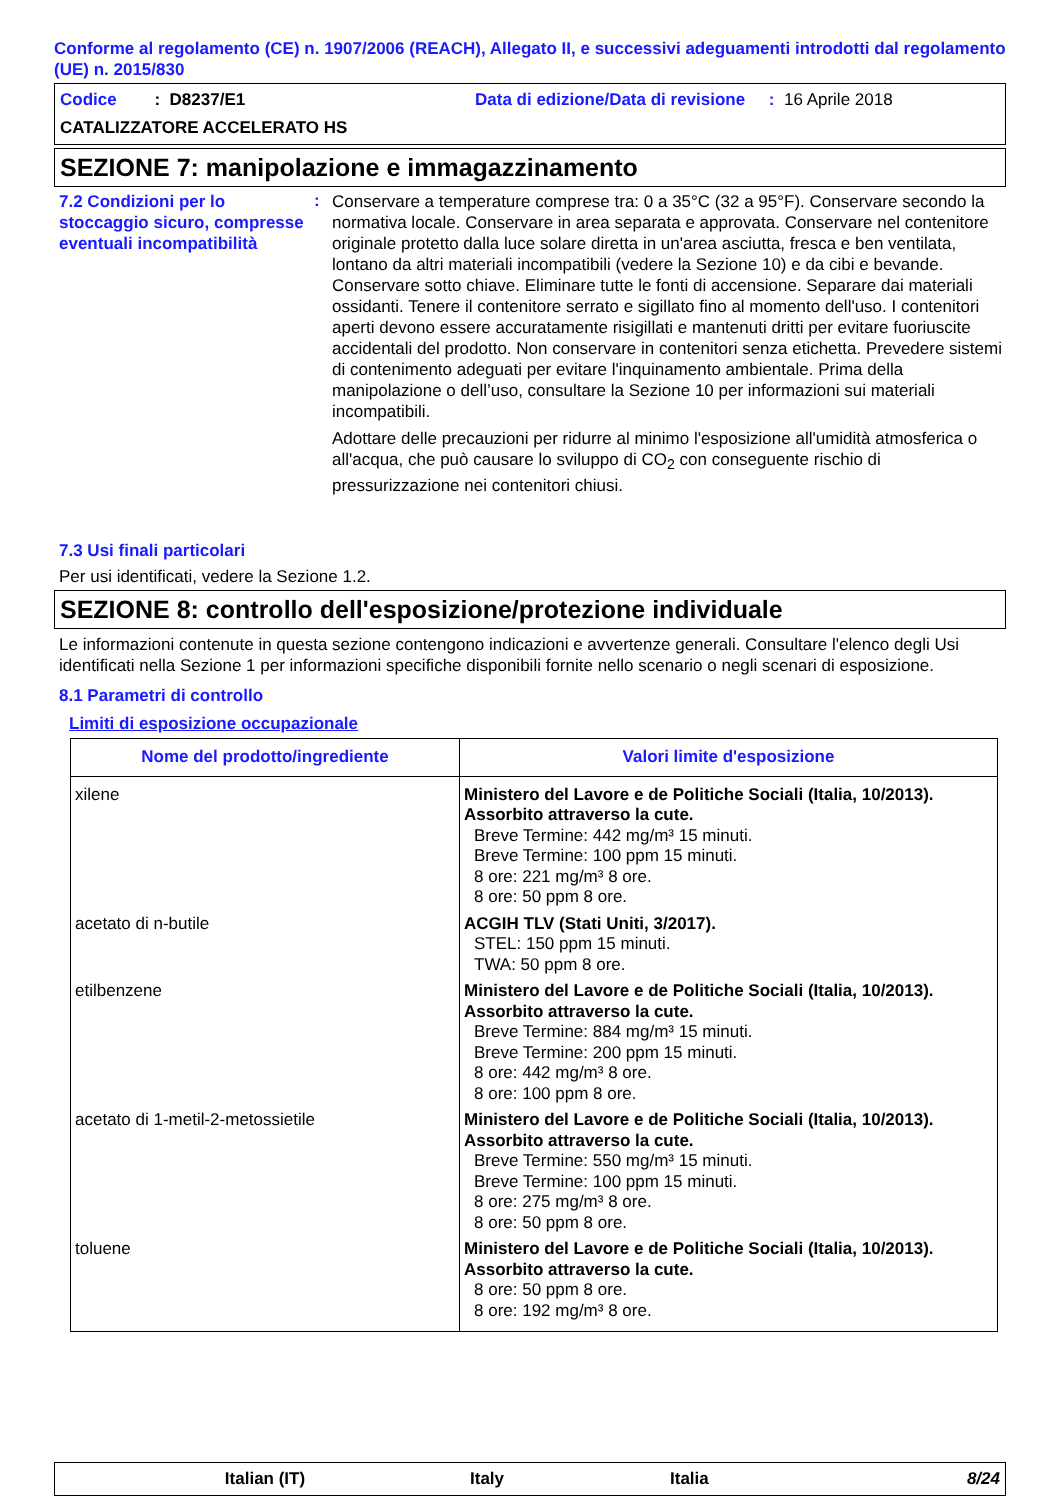Conforme al regolamento (CE) n. 1907/2006 (REACH), Allegato II, e successivi adeguamenti introdotti dal regolamento (UE) n. 2015/830
Codice : D8237/E1 Data di edizione/Data di revisione : 16 Aprile 2018
CATALIZZATORE ACCELERATO HS
SEZIONE 7: manipolazione e immagazzinamento
7.2 Condizioni per lo stoccaggio sicuro, compresse eventuali incompatibilità
:
Conservare a temperature comprese tra: 0 a 35°C (32 a 95°F). Conservare secondo la normativa locale. Conservare in area separata e approvata. Conservare nel contenitore originale protetto dalla luce solare diretta in un'area asciutta, fresca e ben ventilata, lontano da altri materiali incompatibili (vedere la Sezione 10) e da cibi e bevande. Conservare sotto chiave. Eliminare tutte le fonti di accensione. Separare dai materiali ossidanti. Tenere il contenitore serrato e sigillato fino al momento dell'uso. I contenitori aperti devono essere accuratamente risigillati e mantenuti dritti per evitare fuoriuscite accidentali del prodotto. Non conservare in contenitori senza etichetta. Prevedere sistemi di contenimento adeguati per evitare l'inquinamento ambientale. Prima della manipolazione o dell’uso, consultare la Sezione 10 per informazioni sui materiali incompatibili.
Adottare delle precauzioni per ridurre al minimo l'esposizione all'umidità atmosferica o all'acqua, che può causare lo sviluppo di CO<sub>2</sub> con conseguente rischio di pressurizzazione nei contenitori chiusi.
7.3 Usi finali particolari
Per usi identificati, vedere la Sezione 1.2.
SEZIONE 8: controllo dell'esposizione/protezione individuale
Le informazioni contenute in questa sezione contengono indicazioni e avvertenze generali. Consultare l'elenco degli Usi identificati nella Sezione 1 per informazioni specifiche disponibili fornite nello scenario o negli scenari di esposizione.
8.1 Parametri di controllo
Limiti di esposizione occupazionale
| Nome del prodotto/ingrediente | Valori limite d'esposizione |
| --- | --- |
| xilene | Ministero del Lavore e de Politiche Sociali (Italia, 10/2013). Assorbito attraverso la cute. Breve Termine: 442 mg/m³ 15 minuti. Breve Termine: 100 ppm 15 minuti. 8 ore: 221 mg/m³ 8 ore. 8 ore: 50 ppm 8 ore. |
| acetato di n-butile | ACGIH TLV (Stati Uniti, 3/2017). STEL: 150 ppm 15 minuti. TWA: 50 ppm 8 ore. |
| etilbenzene | Ministero del Lavore e de Politiche Sociali (Italia, 10/2013). Assorbito attraverso la cute. Breve Termine: 884 mg/m³ 15 minuti. Breve Termine: 200 ppm 15 minuti. 8 ore: 442 mg/m³ 8 ore. 8 ore: 100 ppm 8 ore. |
| acetato di 1-metil-2-metossietile | Ministero del Lavore e de Politiche Sociali (Italia, 10/2013). Assorbito attraverso la cute. Breve Termine: 550 mg/m³ 15 minuti. Breve Termine: 100 ppm 15 minuti. 8 ore: 275 mg/m³ 8 ore. 8 ore: 50 ppm 8 ore. |
| toluene | Ministero del Lavore e de Politiche Sociali (Italia, 10/2013). Assorbito attraverso la cute. 8 ore: 50 ppm 8 ore. 8 ore: 192 mg/m³ 8 ore. |
Italian (IT) Italy Italia 8/24